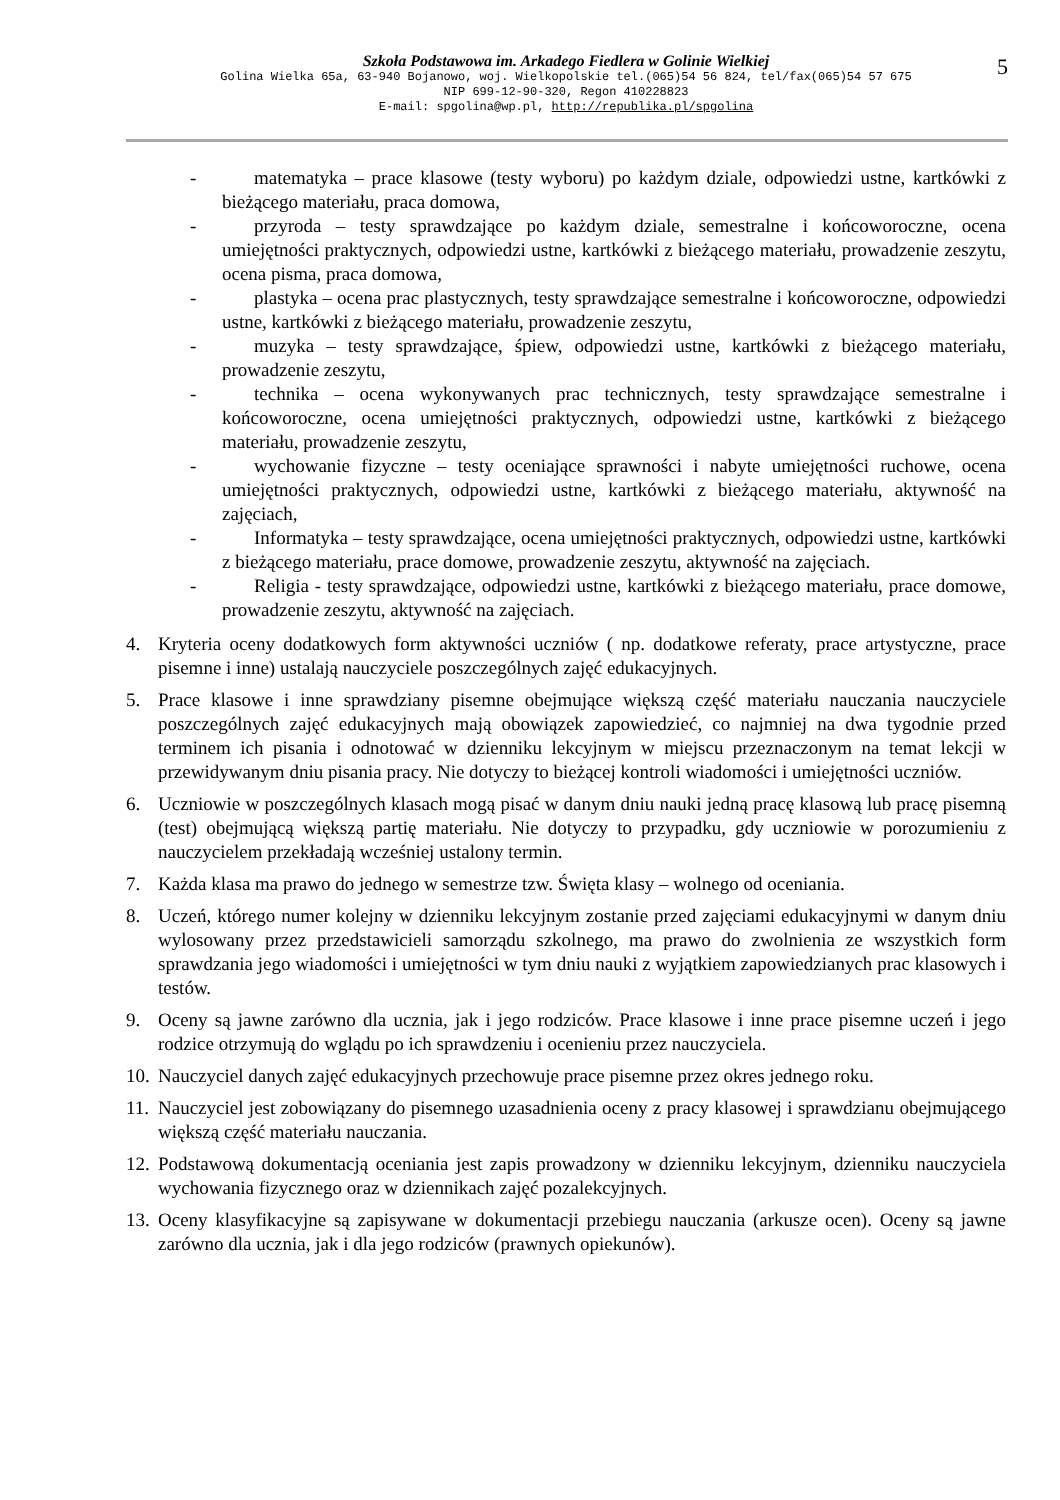Szkoła Podstawowa im. Arkadego Fiedlera w Golinie Wielkiej
Golina Wielka 65a, 63-940 Bojanowo, woj. Wielkopolskie tel.(065)54 56 824, tel/fax(065)54 57 675
NIP 699-12-90-320, Regon 410228823
E-mail: spgolina@wp.pl, http://republika.pl/spgolina
5
- matematyka – prace klasowe (testy wyboru) po każdym dziale, odpowiedzi ustne, kartkówki z bieżącego materiału, praca domowa,
- przyroda – testy sprawdzające po każdym dziale, semestralne i końcoworoczne, ocena umiejętności praktycznych, odpowiedzi ustne, kartkówki z bieżącego materiału, prowadzenie zeszytu, ocena pisma, praca domowa,
- plastyka – ocena prac plastycznych, testy sprawdzające semestralne i końcoworoczne, odpowiedzi ustne, kartkówki z bieżącego materiału, prowadzenie zeszytu,
- muzyka – testy sprawdzające, śpiew, odpowiedzi ustne, kartkówki z bieżącego materiału, prowadzenie zeszytu,
- technika – ocena wykonywanych prac technicznych, testy sprawdzające semestralne i końcoworoczne, ocena umiejętności praktycznych, odpowiedzi ustne, kartkówki z bieżącego materiału, prowadzenie zeszytu,
- wychowanie fizyczne – testy oceniające sprawności i nabyte umiejętności ruchowe, ocena umiejętności praktycznych, odpowiedzi ustne, kartkówki z bieżącego materiału, aktywność na zajęciach,
- Informatyka – testy sprawdzające, ocena umiejętności praktycznych, odpowiedzi ustne, kartkówki z bieżącego materiału, prace domowe, prowadzenie zeszytu, aktywność na zajęciach.
- Religia - testy sprawdzające, odpowiedzi ustne, kartkówki z bieżącego materiału, prace domowe, prowadzenie zeszytu, aktywność na zajęciach.
4. Kryteria oceny dodatkowych form aktywności uczniów ( np. dodatkowe referaty, prace artystyczne, prace pisemne i inne) ustalają nauczyciele poszczególnych zajęć edukacyjnych.
5. Prace klasowe i inne sprawdziany pisemne obejmujące większą część materiału nauczania nauczyciele poszczególnych zajęć edukacyjnych mają obowiązek zapowiedzieć, co najmniej na dwa tygodnie przed terminem ich pisania i odnotować w dzienniku lekcyjnym w miejscu przeznaczonym na temat lekcji w przewidywanym dniu pisania pracy. Nie dotyczy to bieżącej kontroli wiadomości i umiejętności uczniów.
6. Uczniowie w poszczególnych klasach mogą pisać w danym dniu nauki jedną pracę klasową lub pracę pisemną (test) obejmującą większą partię materiału. Nie dotyczy to przypadku, gdy uczniowie w porozumieniu z nauczycielem przekładają wcześniej ustalony termin.
7. Każda klasa ma prawo do jednego w semestrze tzw. Święta klasy – wolnego od oceniania.
8. Uczeń, którego numer kolejny w dzienniku lekcyjnym zostanie przed zajęciami edukacyjnymi w danym dniu wylosowany przez przedstawicieli samorządu szkolnego, ma prawo do zwolnienia ze wszystkich form sprawdzania jego wiadomości i umiejętności w tym dniu nauki z wyjątkiem zapowiedzianych prac klasowych i testów.
9. Oceny są jawne zarówno dla ucznia, jak i jego rodziców. Prace klasowe i inne prace pisemne uczeń i jego rodzice otrzymują do wglądu po ich sprawdzeniu i ocenieniu przez nauczyciela.
10.
Nauczyciel danych zajęć edukacyjnych przechowuje prace pisemne przez okres jednego roku.
11.
Nauczyciel jest zobowiązany do pisemnego uzasadnienia oceny z pracy klasowej i sprawdzianu obejmującego większą część materiału nauczania.
12.
Podstawową dokumentacją oceniania jest zapis prowadzony w dzienniku lekcyjnym, dzienniku nauczyciela wychowania fizycznego oraz w dziennikach zajęć pozalekcyjnych.
13.
Oceny klasyfikacyjne są zapisywane w dokumentacji przebiegu nauczania (arkusze ocen). Oceny są jawne zarówno dla ucznia, jak i dla jego rodziców (prawnych opiekunów).